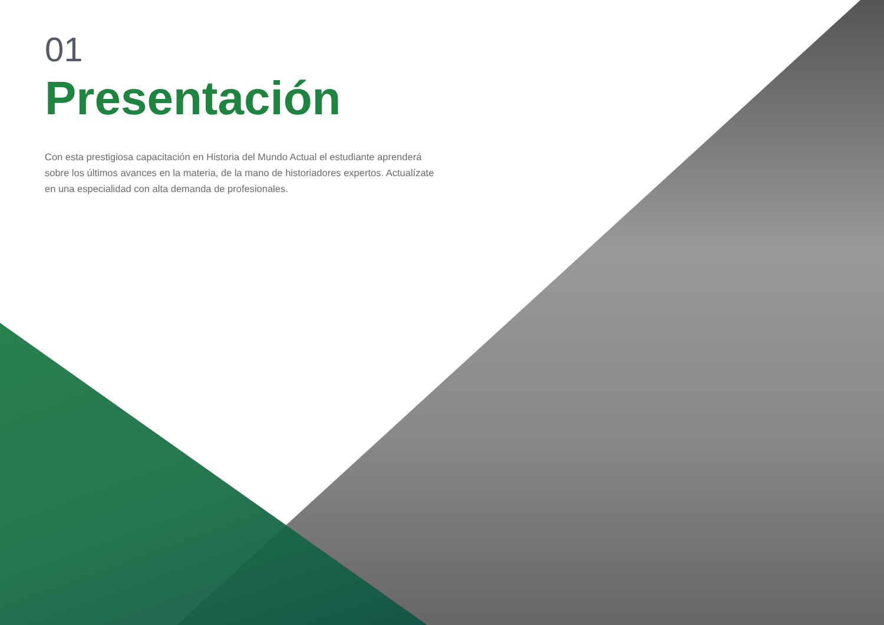01
Presentación
Con esta prestigiosa capacitación en Historia del Mundo Actual el estudiante aprenderá sobre los últimos avances en la materia, de la mano de historiadores expertos. Actualízate en una especialidad con alta demanda de profesionales.